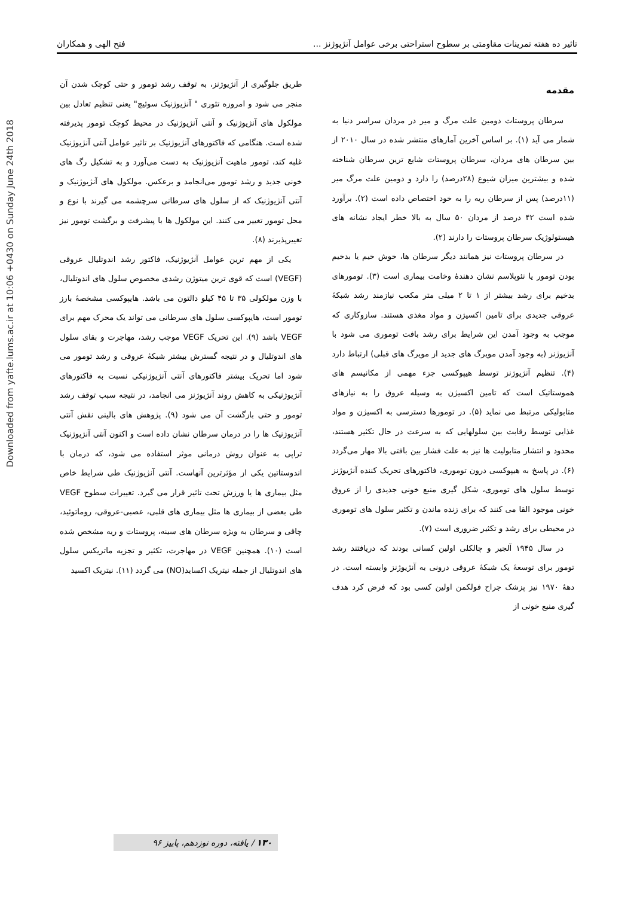Downloaded from yafte.lums.ac.ir at 10:06 +0430 on Sunday June 24th 2018
تاثیر ده هفته تمرینات مقاومتی بر سطوح استراحتی برخی عوامل آنژیوژنز ... فتح الهی و همکاران
مقدمه
سرطان پروستات دومین علت مرگ و میر در مردان سراسر دنیا به شمار می آید (۱). بر اساس آخرین آمارهای منتشر شده در سال ۲۰۱۰ از بین سرطان های مردان، سرطان پروستات شایع ترین سرطان شناخته شده و بیشترین میزان شیوع (۲۸درصد) را دارد و دومین علت مرگ میر (۱۱درصد) پس از سرطان ریه را به خود اختصاص داده است (۲). برآورد شده است ۴۲ درصد از مردان ۵۰ سال به بالا خطر ایجاد نشانه های هیستولوژیک سرطان پروستات را دارند (۲).
در سرطان پروستات نیز همانند دیگر سرطان ها، خوش خیم یا بدخیم بودن تومور یا نئوپلاسم نشان دهندهٔ وخامت بیماری است (۳). تومورهای بدخیم برای رشد بیشتر از ۱ تا ۲ میلی متر مکعب نیازمند رشد شبکهٔ عروقی جدیدی برای تامین اکسیژن و مواد مغذی هستند. سازوکاری که موجب به وجود آمدن این شرایط برای رشد بافت توموری می شود با آنژیوژنز (به وجود آمدن مویرگ های جدید از مویرگ های قبلی) ارتباط دارد (۴). تنظیم آنژیوژنز توسط هیپوکسی جزء مهمی از مکانیسم های هموستاتیک است که تامین اکسیژن به وسیله عروق را به نیازهای متابولیکی مرتبط می نماید (۵). در تومورها دسترسی به اکسیژن و مواد غذایی توسط رقابت بین سلولهایی که به سرعت در حال تکثیر هستند، محدود و انتشار متابولیت ها نیز به علت فشار بین بافتی بالا مهار می‌گردد (۶). در پاسخ به هیپوکسی درون توموری، فاکتورهای تحریک کننده آنژیوژنز توسط سلول های توموری، شکل گیری منبع خونی جدیدی را از عروق خونی موجود القا می کنند که برای زنده ماندن و تکثیر سلول های توموری در محیطی برای رشد و تکثیر ضروری است (۷).
در سال ۱۹۴۵ آلجیر و چالکلی اولین کسانی بودند که دریافتند رشد تومور برای توسعهٔ یک شبکهٔ عروقی درونی به آنژیوژنز وابسته است. در دههٔ ۱۹۷۰ نیز پزشک جراح فولکمن اولین کسی بود که فرض کرد هدف گیری منبع خونی از
طریق جلوگیری از آنژیوژنز، به توقف رشد تومور و حتی کوچک شدن آن منجر می شود و امروزه تئوری " آنژیوژنیک سوئیچ" یعنی تنظیم تعادل بین مولکول های آنژیوژنیک و آنتی آنژیوژنیک در محیط کوچک تومور پذیرفته شده است. هنگامی که فاکتورهای آنژیوژنیک بر تاثیر عوامل آنتی آنژیوژنیک غلبه کند، تومور ماهیت آنژیوژنیک به دست می‌آورد و به تشکیل رگ های خونی جدید و رشد تومور می‌انجامد و برعکس. مولکول های آنژیوژنیک و آنتی آنژیوژنیک که از سلول های سرطانی سرچشمه می گیرند با نوع و محل تومور تغییر می کنند. این مولکول ها با پیشرفت و برگشت تومور نیز تغییرپذیرند (۸).
یکی از مهم ترین عوامل آنژیوژنیک، فاکتور رشد اندوتلیال عروقی (VEGF) است که قوی ترین میتوژن رشدی مخصوص سلول های اندوتلیال، با وزن مولکولی ۳۵ تا ۴۵ کیلو دالتون می باشد. هایپوکسی مشخصهٔ بارز تومور است، هایپوکسی سلول های سرطانی می تواند یک محرک مهم برای VEGF باشد (۹). این تحریک VEGF موجب رشد، مهاجرت و بقای سلول های اندوتلیال و در نتیجه گسترش بیشتر شبکهٔ عروقی و رشد تومور می شود اما تحریک بیشتر فاکتورهای آنتی آنژیوژنیکی نسبت به فاکتورهای آنژیوژنیکی به کاهش روند آنژیوژنز می انجامد، در نتیجه سبب توقف رشد تومور و حتی بازگشت آن می شود (۹). پژوهش های بالینی نقش آنتی آنژیوژنیک ها را در درمان سرطان نشان داده است و اکنون آنتی آنژیوژنیک تراپی به عنوان روش درمانی موثر استفاده می شود، که درمان با اندوستاتین یکی از مؤثرترین آنهاست. آنتی آنژیوژنیک طی شرایط خاص مثل بیماری ها یا ورزش تحت تاثیر قرار می گیرد. تغییرات سطوح VEGF طی بعضی از بیماری ها مثل بیماری های قلبی، عصبی-عروقی، روماتوئید، چاقی و سرطان به ویژه سرطان های سینه، پروستات و ریه مشخص شده است (۱۰). همچنین VEGF در مهاجرت، تکثیر و تجزیه ماتریکس سلول های اندوتلیال از جمله نیتریک اکساید(NO) می گردد (۱۱). نیتریک اکسید
۱۳۰ / یافته، دوره نوزدهم، پاییز ۹۶